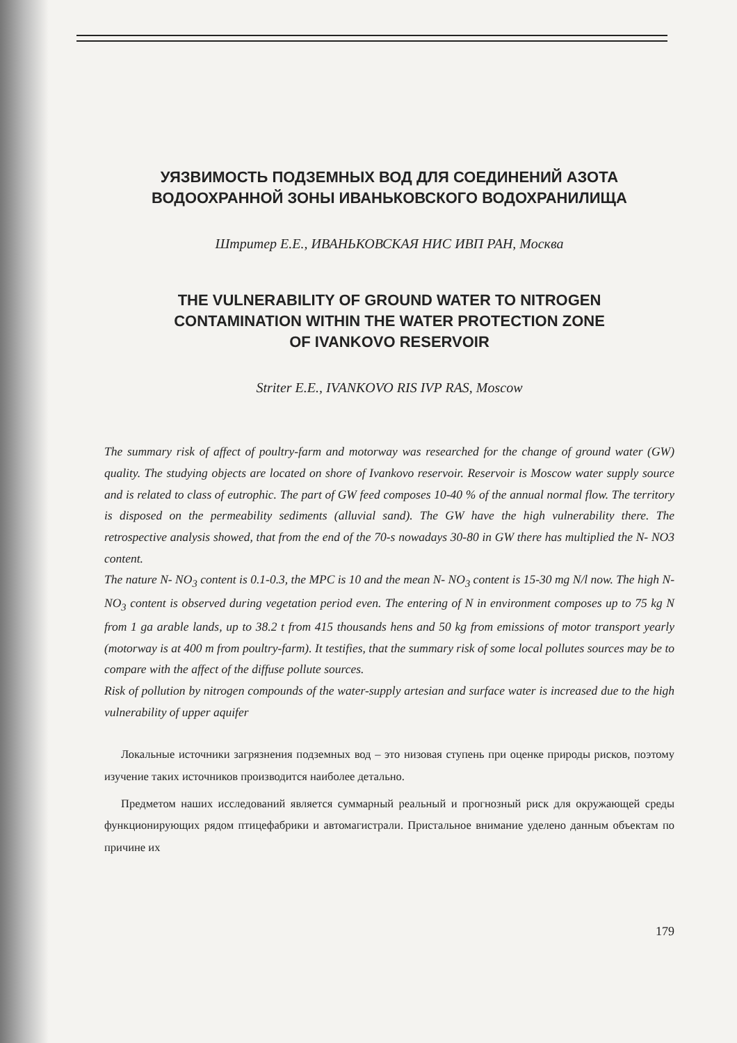УЯЗВИМОСТЬ ПОДЗЕМНЫХ ВОД ДЛЯ СОЕДИНЕНИЙ АЗОТА
ВОДООХРАННОЙ ЗОНЫ ИВАНЬКОВСКОГО ВОДОХРАНИЛИЩА
Штритер Е.Е., ИВАНЬКОВСКАЯ НИС ИВП РАН, Москва
THE VULNERABILITY OF GROUND WATER TO NITROGEN
CONTAMINATION WITHIN THE WATER PROTECTION ZONE
OF IVANKOVO RESERVOIR
Striter E.E., IVANKOVO RIS IVP RAS, Moscow
The summary risk of affect of poultry-farm and motorway was researched for the change of ground water (GW) quality. The studying objects are located on shore of Ivankovo reservoir. Reservoir is Moscow water supply source and is related to class of eutrophic. The part of GW feed composes 10-40 % of the annual normal flow. The territory is disposed on the permeability sediments (alluvial sand). The GW have the high vulnerability there. The retrospective analysis showed, that from the end of the 70-s nowadays 30-80 in GW there has multiplied the N- NO3 content.
The nature N- NO<sub>3</sub> content is 0.1-0.3, the MPC is 10 and the mean N- NO<sub>3</sub> content is 15-30 mg N/l now. The high N- NO<sub>3</sub> content is observed during vegetation period even. The entering of N in environment composes up to 75 kg N from 1 ga arable lands, up to 38.2 t from 415 thousands hens and 50 kg from emissions of motor transport yearly (motorway is at 400 m from poultry-farm). It testifies, that the summary risk of some local pollutes sources may be to compare with the affect of the diffuse pollute sources.
Risk of pollution by nitrogen compounds of the water-supply artesian and surface water is increased due to the high vulnerability of upper aquifer
Локальные источники загрязнения подземных вод – это низовая ступень при оценке природы рисков, поэтому изучение таких источников производится наиболее детально.
Предметом наших исследований является суммарный реальный и прогнозный риск для окружающей среды функционирующих рядом птицефабрики и автомагистрали. Пристальное внимание уделено данным объектам по причине их
179